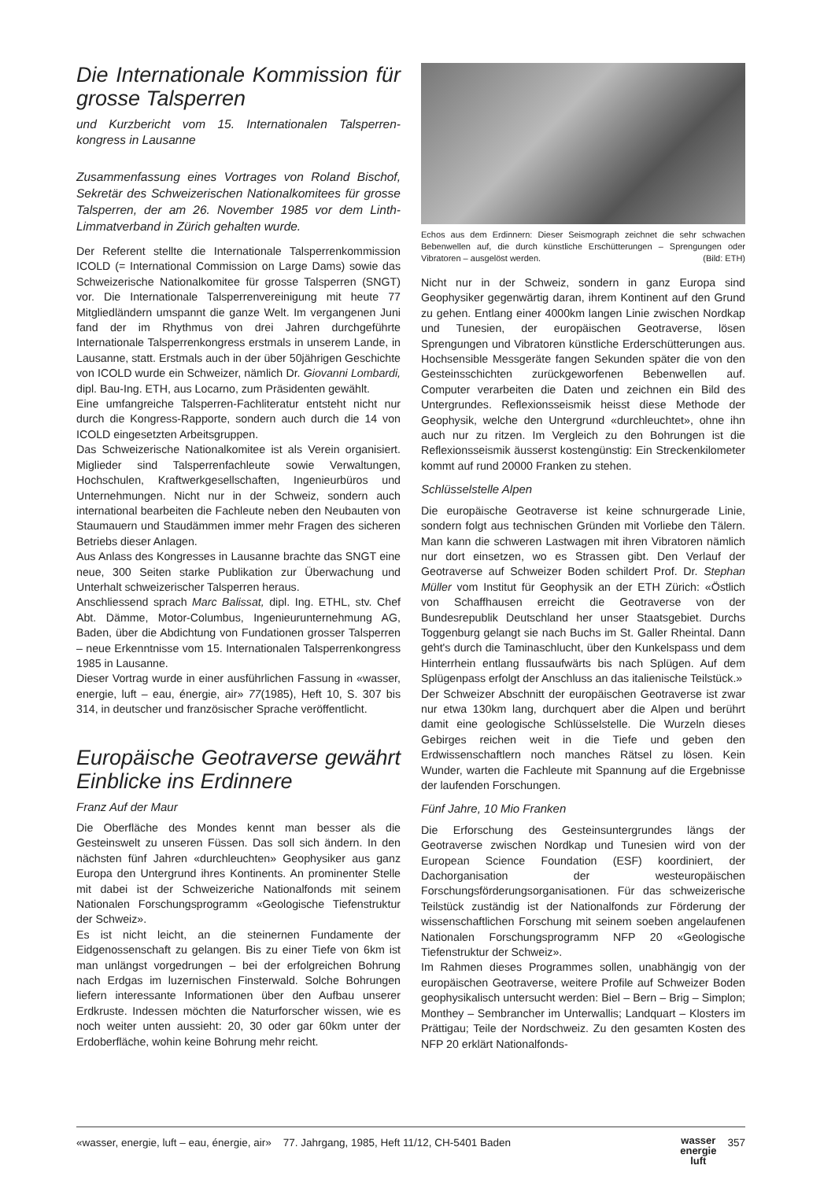Die Internationale Kommission für grosse Talsperren
und Kurzbericht vom 15. Internationalen Talsperren­kongress in Lausanne
Zusammenfassung eines Vortrages von Roland Bischof, Sekretär des Schweizerischen Nationalkomitees für grosse Talsperren, der am 26. November 1985 vor dem Linth-Limmatverband in Zürich gehalten wurde.
Der Referent stellte die Internationale Talsperrenkommission ICOLD (= International Commission on Large Dams) sowie das Schweizerische Nationalkomitee für grosse Talsperren (SNGT) vor. Die Internationale Talsperrenvereinigung mit heute 77 Mitgliedländern umspannt die ganze Welt. Im vergangenen Juni fand der im Rhythmus von drei Jahren durchgeführte Internationale Talsperrenkongress erstmals in unserem Lande, in Lausanne, statt. Erstmals auch in der über 50jährigen Geschichte von ICOLD wurde ein Schweizer, nämlich Dr. Giovanni Lombardi, dipl. Bau-Ing. ETH, aus Locarno, zum Präsidenten gewählt.
Eine umfangreiche Talsperren-Fachliteratur entsteht nicht nur durch die Kongress-Rapporte, sondern auch durch die 14 von ICOLD eingesetzten Arbeitsgruppen.
Das Schweizerische Nationalkomitee ist als Verein organisiert. Miglieder sind Talsperrenfachleute sowie Verwaltungen, Hochschulen, Kraftwerkgesellschaften, Ingenieurbüros und Unternehmungen. Nicht nur in der Schweiz, sondern auch international bearbeiten die Fachleute neben den Neubauten von Staumauern und Staudämmen immer mehr Fragen des sicheren Betriebs dieser Anlagen.
Aus Anlass des Kongresses in Lausanne brachte das SNGT eine neue, 300 Seiten starke Publikation zur Überwachung und Unterhalt schweizerischer Talsperren heraus.
Anschliessend sprach Marc Balissat, dipl. Ing. ETHL, stv. Chef Abt. Dämme, Motor-Columbus, Ingenieurunternehmung AG, Baden, über die Abdichtung von Fundationen grosser Talsperren – neue Erkenntnisse vom 15. Internationalen Talsperrenkongress 1985 in Lausanne.
Dieser Vortrag wurde in einer ausführlichen Fassung in «wasser, energie, luft – eau, énergie, air» 77(1985), Heft 10, S. 307 bis 314, in deutscher und französischer Sprache veröffentlicht.
Europäische Geotraverse gewährt Einblicke ins Erdinnere
Franz Auf der Maur
Die Oberfläche des Mondes kennt man besser als die Gesteinswelt zu unseren Füssen. Das soll sich ändern. In den nächsten fünf Jahren «durchleuchten» Geophysiker aus ganz Europa den Untergrund ihres Kontinents. An prominenter Stelle mit dabei ist der Schweizeriche Nationalfonds mit seinem Nationalen Forschungsprogramm «Geologische Tiefenstruktur der Schweiz».
Es ist nicht leicht, an die steinernen Fundamente der Eidgenossenschaft zu gelangen. Bis zu einer Tiefe von 6km ist man unlängst vorgedrungen – bei der erfolgreichen Bohrung nach Erdgas im luzernischen Finsterwald. Solche Bohrungen liefern interessante Informationen über den Aufbau unserer Erdkruste. Indessen möchten die Naturforscher wissen, wie es noch weiter unten aussieht: 20, 30 oder gar 60km unter der Erdoberfläche, wohin keine Bohrung mehr reicht.
Echos aus dem Erdinnern: Dieser Seismograph zeichnet die sehr schwachen Bebenwellen auf, die durch künstliche Erschütterungen – Sprengungen oder Vibratoren – ausgelöst werden. (Bild: ETH)
Nicht nur in der Schweiz, sondern in ganz Europa sind Geophysiker gegenwärtig daran, ihrem Kontinent auf den Grund zu gehen. Entlang einer 4000km langen Linie zwischen Nordkap und Tunesien, der europäischen Geotraverse, lösen Sprengungen und Vibratoren künstliche Erderschütterungen aus. Hochsensible Messgeräte fangen Sekunden später die von den Gesteinsschichten zurückgeworfenen Bebenwellen auf. Computer verarbeiten die Daten und zeichnen ein Bild des Untergrundes. Reflexionsseismik heisst diese Methode der Geophysik, welche den Untergrund «durchleuchtet», ohne ihn auch nur zu ritzen. Im Vergleich zu den Bohrungen ist die Reflexionsseismik äusserst kostengünstig: Ein Streckenkilometer kommt auf rund 20000 Franken zu stehen.
Schlüsselstelle Alpen
Die europäische Geotraverse ist keine schnurgerade Linie, sondern folgt aus technischen Gründen mit Vorliebe den Tälern. Man kann die schweren Lastwagen mit ihren Vibratoren nämlich nur dort einsetzen, wo es Strassen gibt. Den Verlauf der Geotraverse auf Schweizer Boden schildert Prof. Dr. Stephan Müller vom Institut für Geophysik an der ETH Zürich: «Östlich von Schaffhausen erreicht die Geotraverse von der Bundesrepublik Deutschland her unser Staatsgebiet. Durchs Toggenburg gelangt sie nach Buchs im St. Galler Rheintal. Dann geht's durch die Taminaschlucht, über den Kunkelspass und dem Hinterrhein entlang flussaufwärts bis nach Splügen. Auf dem Splügenpass erfolgt der Anschluss an das italienische Teilstück.»
Der Schweizer Abschnitt der europäischen Geotraverse ist zwar nur etwa 130km lang, durchquert aber die Alpen und berührt damit eine geologische Schlüsselstelle. Die Wurzeln dieses Gebirges reichen weit in die Tiefe und geben den Erdwissenschaftlern noch manches Rätsel zu lösen. Kein Wunder, warten die Fachleute mit Spannung auf die Ergebnisse der laufenden Forschungen.
Fünf Jahre, 10 Mio Franken
Die Erforschung des Gesteinsuntergrundes längs der Geotraverse zwischen Nordkap und Tunesien wird von der European Science Foundation (ESF) koordiniert, der Dachorganisation der westeuropäischen Forschungsförderungsorganisationen. Für das schweizerische Teilstück zuständig ist der Nationalfonds zur Förderung der wissenschaftlichen Forschung mit seinem soeben angelaufenen Nationalen Forschungsprogramm NFP 20 «Geologische Tiefenstruktur der Schweiz».
Im Rahmen dieses Programmes sollen, unabhängig von der europäischen Geotraverse, weitere Profile auf Schweizer Boden geophysikalisch untersucht werden: Biel – Bern – Brig – Simplon; Monthey – Sembrancher im Unterwallis; Landquart – Klosters im Prättigau; Teile der Nordschweiz. Zu den gesamten Kosten des NFP 20 erklärt Nationalfonds-
«wasser, energie, luft – eau, énergie, air» 77. Jahrgang, 1985, Heft 11/12, CH-5401 Baden wasser
energie
luft 357